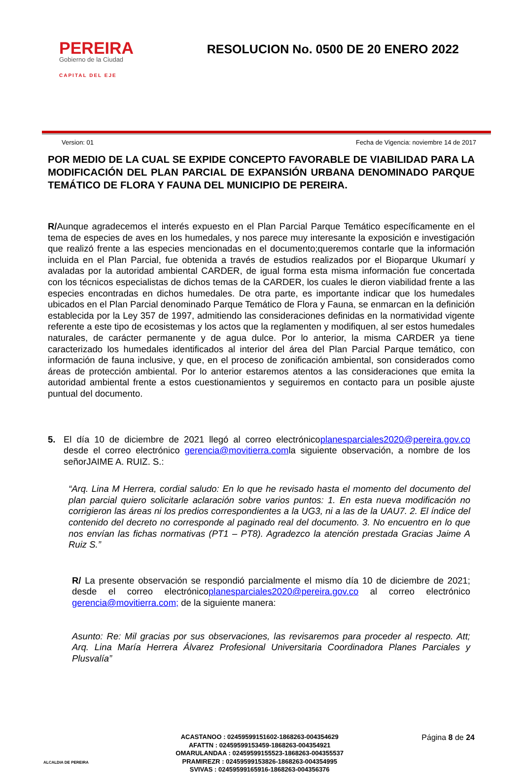PEREIRA
Gobierno de la Ciudad
CAPITAL DEL EJE
RESOLUCION No. 0500 DE 20 ENERO 2022
Version: 01 Fecha de Vigencia: noviembre 14 de 2017
POR MEDIO DE LA CUAL SE EXPIDE CONCEPTO FAVORABLE DE VIABILIDAD PARA LA MODIFICACIÓN DEL PLAN PARCIAL DE EXPANSIÓN URBANA DENOMINADO PARQUE TEMÁTICO DE FLORA Y FAUNA DEL MUNICIPIO DE PEREIRA.
R/Aunque agradecemos el interés expuesto en el Plan Parcial Parque Temático específicamente en el tema de especies de aves en los humedales, y nos parece muy interesante la exposición e investigación que realizó frente a las especies mencionadas en el documento;queremos contarle que la información incluida en el Plan Parcial, fue obtenida a través de estudios realizados por el Bioparque Ukumarí y avaladas por la autoridad ambiental CARDER, de igual forma esta misma información fue concertada con los técnicos especialistas de dichos temas de la CARDER, los cuales le dieron viabilidad frente a las especies encontradas en dichos humedales. De otra parte, es importante indicar que los humedales ubicados en el Plan Parcial denominado Parque Temático de Flora y Fauna, se enmarcan en la definición establecida por la Ley 357 de 1997, admitiendo las consideraciones definidas en la normatividad vigente referente a este tipo de ecosistemas y los actos que la reglamenten y modifiquen, al ser estos humedales naturales, de carácter permanente y de agua dulce. Por lo anterior, la misma CARDER ya tiene caracterizado los humedales identificados al interior del área del Plan Parcial Parque temático, con información de fauna inclusive, y que, en el proceso de zonificación ambiental, son considerados como áreas de protección ambiental. Por lo anterior estaremos atentos a las consideraciones que emita la autoridad ambiental frente a estos cuestionamientos y seguiremos en contacto para un posible ajuste puntual del documento.
5. El día 10 de diciembre de 2021 llegó al correo electrónicoplanesparciales2020@pereira.gov.co desde el correo electrónico gerencia@movitierra.comla siguiente observación, a nombre de los señorJAIME A. RUIZ. S.:
“Arq. Lina M Herrera, cordial saludo: En lo que he revisado hasta el momento del documento del plan parcial quiero solicitarle aclaración sobre varios puntos: 1. En esta nueva modificación no corrigieron las áreas ni los predios correspondientes a la UG3, ni a las de la UAU7. 2. El índice del contenido del decreto no corresponde al paginado real del documento. 3. No encuentro en lo que nos envían las fichas normativas (PT1 – PT8). Agradezco la atención prestada Gracias Jaime A Ruiz S.”
R/ La presente observación se respondió parcialmente el mismo día 10 de diciembre de 2021; desde el correo electrónicoplanesparciales2020@pereira.gov.co al correo electrónico gerencia@movitierra.com; de la siguiente manera:
Asunto: Re: Mil gracias por sus observaciones, las revisaremos para proceder al respecto. Att; Arq. Lina María Herrera Álvarez Profesional Universitaria Coordinadora Planes Parciales y Plusvalía”
ALCALDIA DE PEREIRA
ACASTANOO : 02459599151602-1868263-004354629
AFATTN : 02459599153459-1868263-004354921
OMARULANDAA : 02459599155523-1868263-004355537
PRAMIREZR : 02459599153826-1868263-004354995
SVIVAS : 02459599165916-1868263-004356376
Página 8 de 24